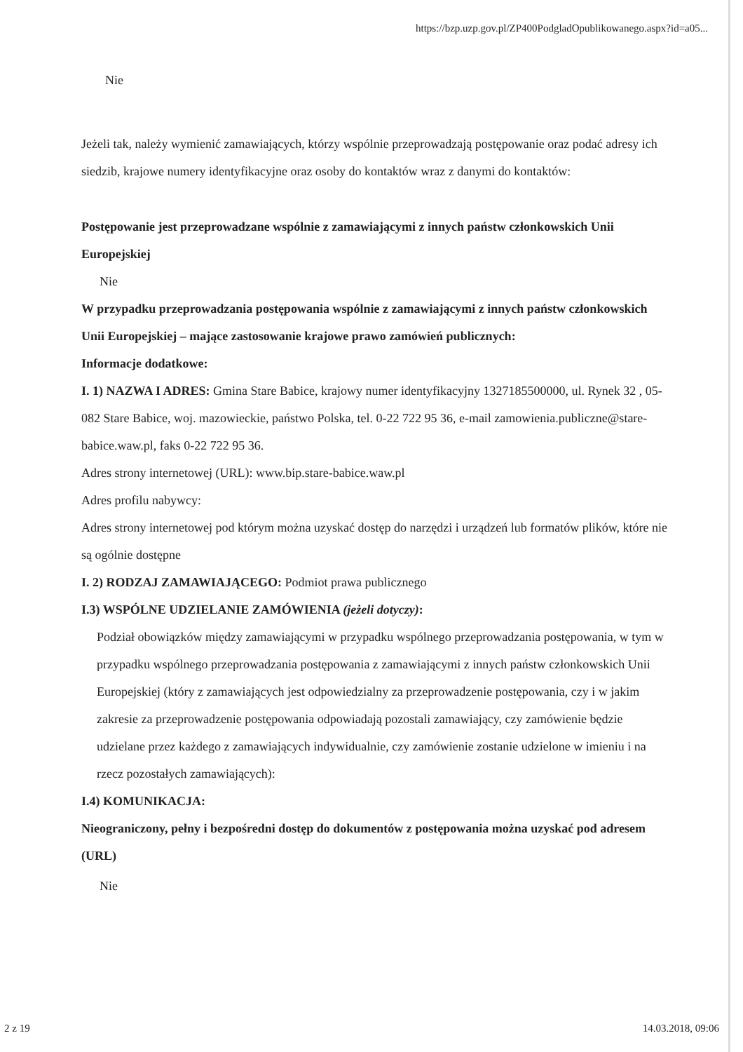https://bzp.uzp.gov.pl/ZP400PodgladOpublikowanego.aspx?id=a05...
Nie
Jeżeli tak, należy wymienić zamawiających, którzy wspólnie przeprowadzają postępowanie oraz podać adresy ich siedzib, krajowe numery identyfikacyjne oraz osoby do kontaktów wraz z danymi do kontaktów:
Postępowanie jest przeprowadzane wspólnie z zamawiającymi z innych państw członkowskich Unii Europejskiej
Nie
W przypadku przeprowadzania postępowania wspólnie z zamawiającymi z innych państw członkowskich Unii Europejskiej – mające zastosowanie krajowe prawo zamówień publicznych:
Informacje dodatkowe:
I. 1) NAZWA I ADRES: Gmina Stare Babice, krajowy numer identyfikacyjny 1327185500000, ul. Rynek 32 , 05-082 Stare Babice, woj. mazowieckie, państwo Polska, tel. 0-22 722 95 36, e-mail zamowienia.publiczne@stare-babice.waw.pl, faks 0-22 722 95 36.
Adres strony internetowej (URL): www.bip.stare-babice.waw.pl
Adres profilu nabywcy:
Adres strony internetowej pod którym można uzyskać dostęp do narzędzi i urządzeń lub formatów plików, które nie są ogólnie dostępne
I. 2) RODZAJ ZAMAWIAJĄCEGO: Podmiot prawa publicznego
I.3) WSPÓLNE UDZIELANIE ZAMÓWIENIA (jeżeli dotyczy):
Podział obowiązków między zamawiającymi w przypadku wspólnego przeprowadzania postępowania, w tym w przypadku wspólnego przeprowadzania postępowania z zamawiającymi z innych państw członkowskich Unii Europejskiej (który z zamawiających jest odpowiedzialny za przeprowadzenie postępowania, czy i w jakim zakresie za przeprowadzenie postępowania odpowiadają pozostali zamawiający, czy zamówienie będzie udzielane przez każdego z zamawiających indywidualnie, czy zamówienie zostanie udzielone w imieniu i na rzecz pozostałych zamawiających):
I.4) KOMUNIKACJA:
Nieograniczony, pełny i bezpośredni dostęp do dokumentów z postępowania można uzyskać pod adresem (URL)
Nie
2 z 19 14.03.2018, 09:06